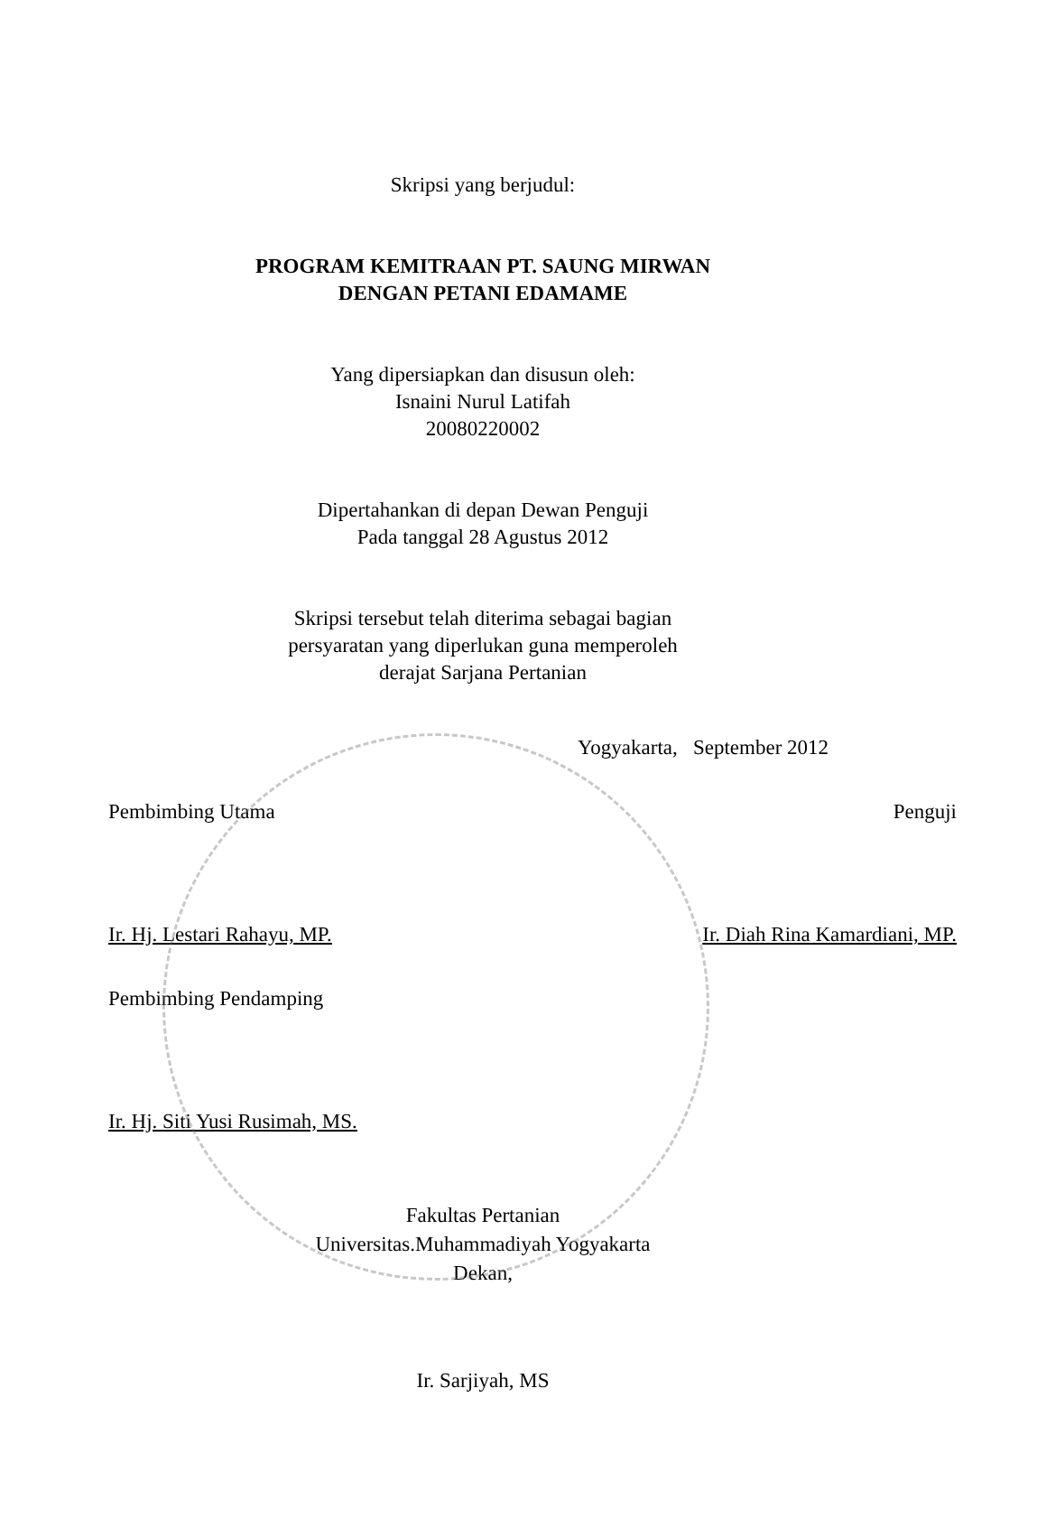Skripsi yang berjudul:
PROGRAM KEMITRAAN PT. SAUNG MIRWAN
DENGAN PETANI EDAMAME
Yang dipersiapkan dan disusun oleh:
Isnaini Nurul Latifah
20080220002
Dipertahankan di depan Dewan Penguji
Pada tanggal 28 Agustus 2012
Skripsi tersebut telah diterima sebagai bagian
persyaratan yang diperlukan guna memperoleh
derajat Sarjana Pertanian
Yogyakarta, September 2012
Pembimbing Utama Penguji
Ir. Hj. Lestari Rahayu, MP. Ir. Diah Rina Kamardiani, MP.
Pembimbing Pendamping
Ir. Hj. Siti Yusi Rusimah, MS.
Fakultas Pertanian
Universitas.Muhammadiyah Yogyakarta
Dekan,
Ir. Sarjiyah, MS